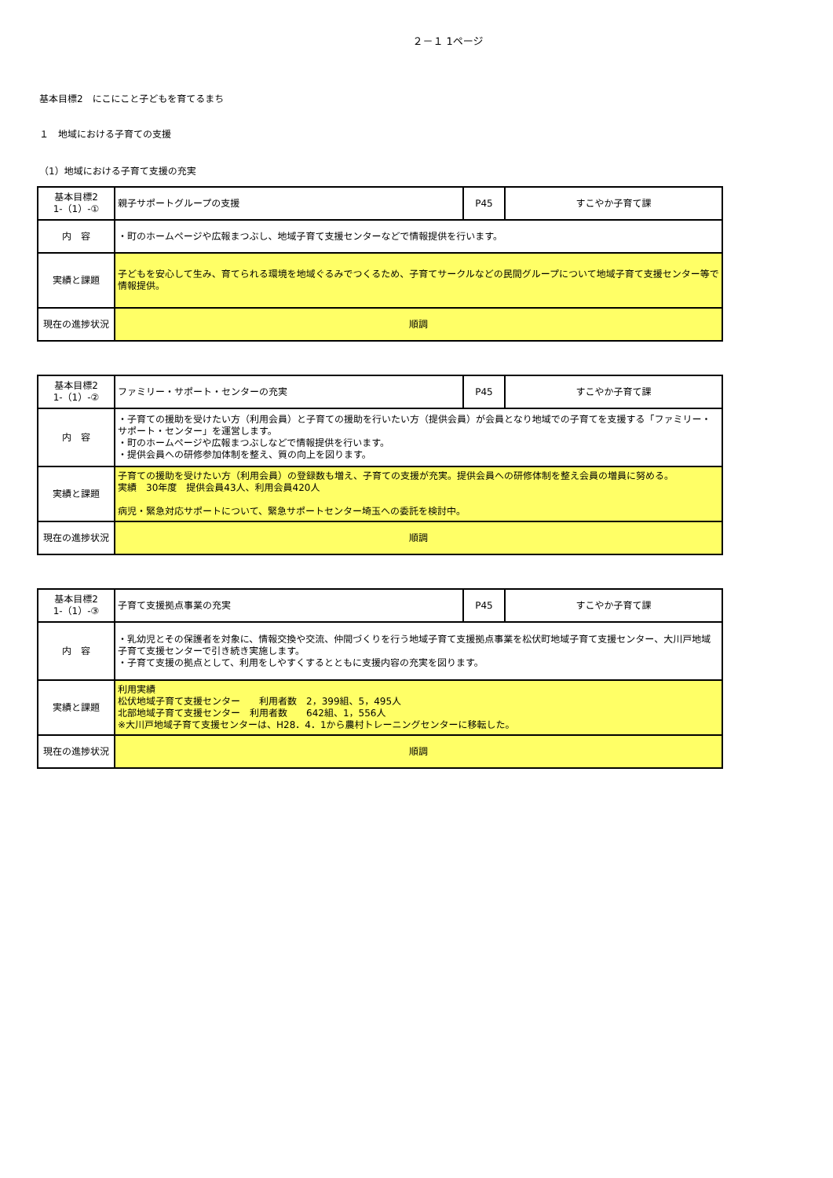２－１ 1ページ
基本目標2　にこにこと子どもを育てるまち
１　地域における子育ての支援
（1）地域における子育て支援の充実
| 基本目標2 1-（1）-① | 親子サポートグループの支援 | P45 | すこやか子育て課 |
| 内 容 | ・町のホームページや広報まつぶし、地域子育て支援センターなどで情報提供を行います。 | | |
| 実績と課題 | 子どもを安心して生み、育てられる環境を地域ぐるみでつくるため、子育てサークルなどの民間グループについて地域子育て支援センター等で情報提供。 | | |
| 現在の進捗状況 | 順調 | | |
| 基本目標2 1-（1）-② | ファミリー・サポート・センターの充実 | P45 | すこやか子育て課 |
| 内 容 | ・子育ての援助を受けたい方（利用会員）と子育ての援助を行いたい方（提供会員）が会員となり地域での子育てを支援する「ファミリー・サポート・センター」を運営します。 ・町のホームページや広報まつぶしなどで情報提供を行います。 ・提供会員への研修参加体制を整え、質の向上を図ります。 | | |
| 実績と課題 | 子育ての援助を受けたい方（利用会員）の登録数も増え、子育ての支援が充実。提供会員への研修体制を整え会員の増員に努める。 実績 30年度 提供会員43人、利用会員420人 病児・緊急対応サポートについて、緊急サポートセンター埼玉への委託を検討中。 | | |
| 現在の進捗状況 | 順調 | | |
| 基本目標2 1-（1）-③ | 子育て支援拠点事業の充実 | P45 | すこやか子育て課 |
| 内 容 | ・乳幼児とその保護者を対象に、情報交換や交流、仲間づくりを行う地域子育て支援拠点事業を松伏町地域子育て支援センター、大川戸地域子育て支援センターで引き続き実施します。 ・子育て支援の拠点として、利用をしやすくするとともに支援内容の充実を図ります。 | | |
| 実績と課題 | 利用実績 松伏地域子育て支援センター 利用者数 2，399組、5，495人 北部地域子育て支援センター 利用者数 642組、1，556人 ※大川戸地域子育て支援センターは、H28．4．1から農村トレーニングセンターに移転した。 | | |
| 現在の進捗状況 | 順調 | | |